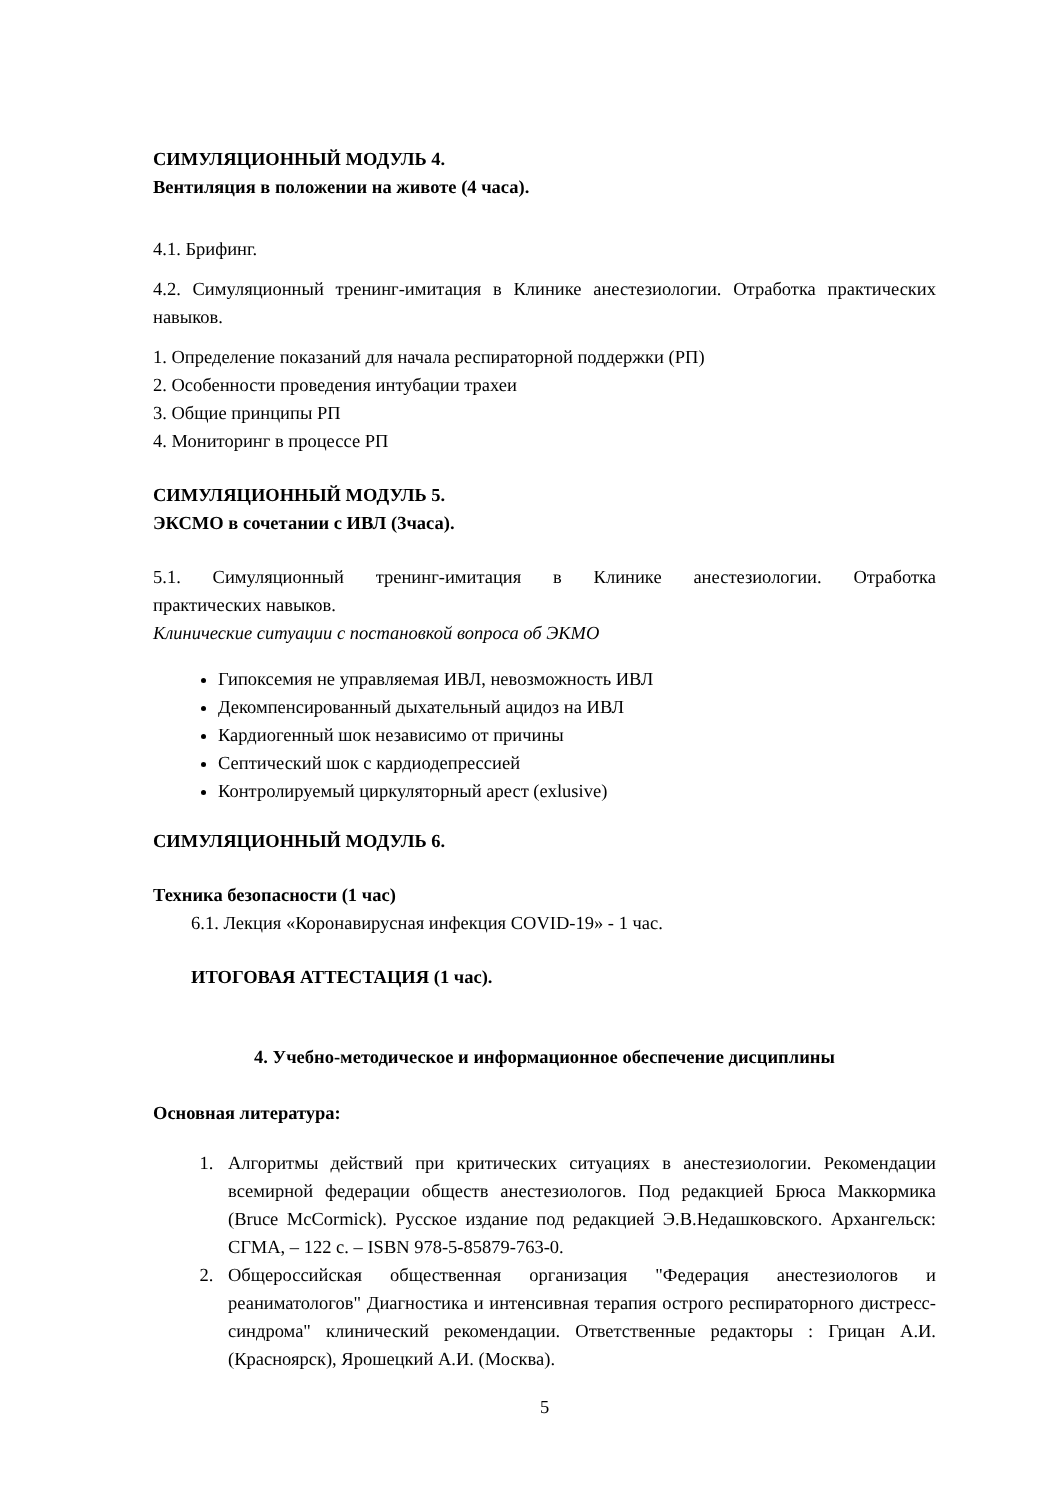СИМУЛЯЦИОННЫЙ МОДУЛЬ 4.
Вентиляция в положении на животе (4 часа).
4.1. Брифинг.
4.2. Симуляционный тренинг-имитация в Клинике анестезиологии. Отработка практических навыков.
1. Определение показаний для начала респираторной поддержки (РП)
2. Особенности проведения интубации трахеи
3. Общие принципы РП
4. Мониторинг в процессе РП
СИМУЛЯЦИОННЫЙ МОДУЛЬ 5.
ЭКСМО в сочетании с ИВЛ (3часа).
5.1. Симуляционный тренинг-имитация в Клинике анестезиологии. Отработка
практических навыков.
Клинические ситуации с постановкой вопроса об ЭКМО
Гипоксемия не управляемая ИВЛ, невозможность ИВЛ
Декомпенсированный дыхательный ацидоз на ИВЛ
Кардиогенный шок независимо от причины
Септический шок с кардиодепрессией
Контролируемый циркуляторный арест (exlusive)
СИМУЛЯЦИОННЫЙ МОДУЛЬ 6.
Техника безопасности (1 час)
6.1. Лекция «Коронавирусная инфекция COVID-19» - 1 час.
ИТОГОВАЯ АТТЕСТАЦИЯ (1 час).
4. Учебно-методическое и информационное обеспечение дисциплины
Основная литература:
1. Алгоритмы действий при критических ситуациях в анестезиологии. Рекомендации всемирной федерации обществ анестезиологов. Под редакцией Брюса Маккормика (Bruce McCormick). Русское издание под редакцией Э.В.Недашковского. Архангельск: СГМА, – 122 с. – ISBN 978-5-85879-763-0.
2. Общероссийская общественная организация "Федерация анестезиологов и реаниматологов" Диагностика и интенсивная терапия острого респираторного дистресс-синдрома" клинический рекомендации. Ответственные редакторы : Грицан А.И. (Красноярск), Ярошецкий А.И. (Москва).
5